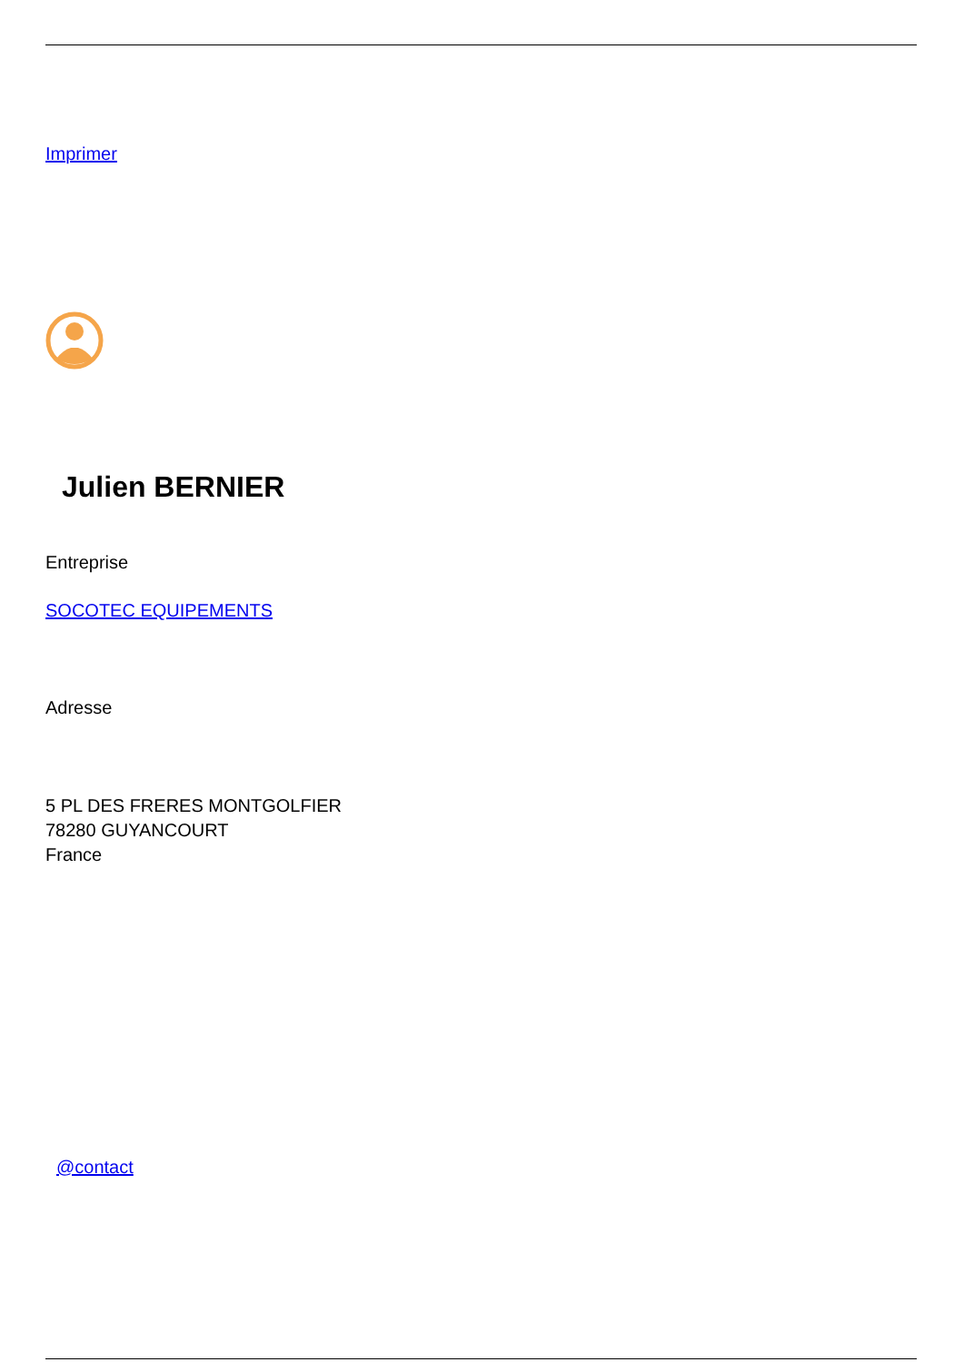Imprimer
Julien BERNIER
Entreprise
SOCOTEC EQUIPEMENTS
Adresse
5 PL DES FRERES MONTGOLFIER
78280 GUYANCOURT
France
@contact